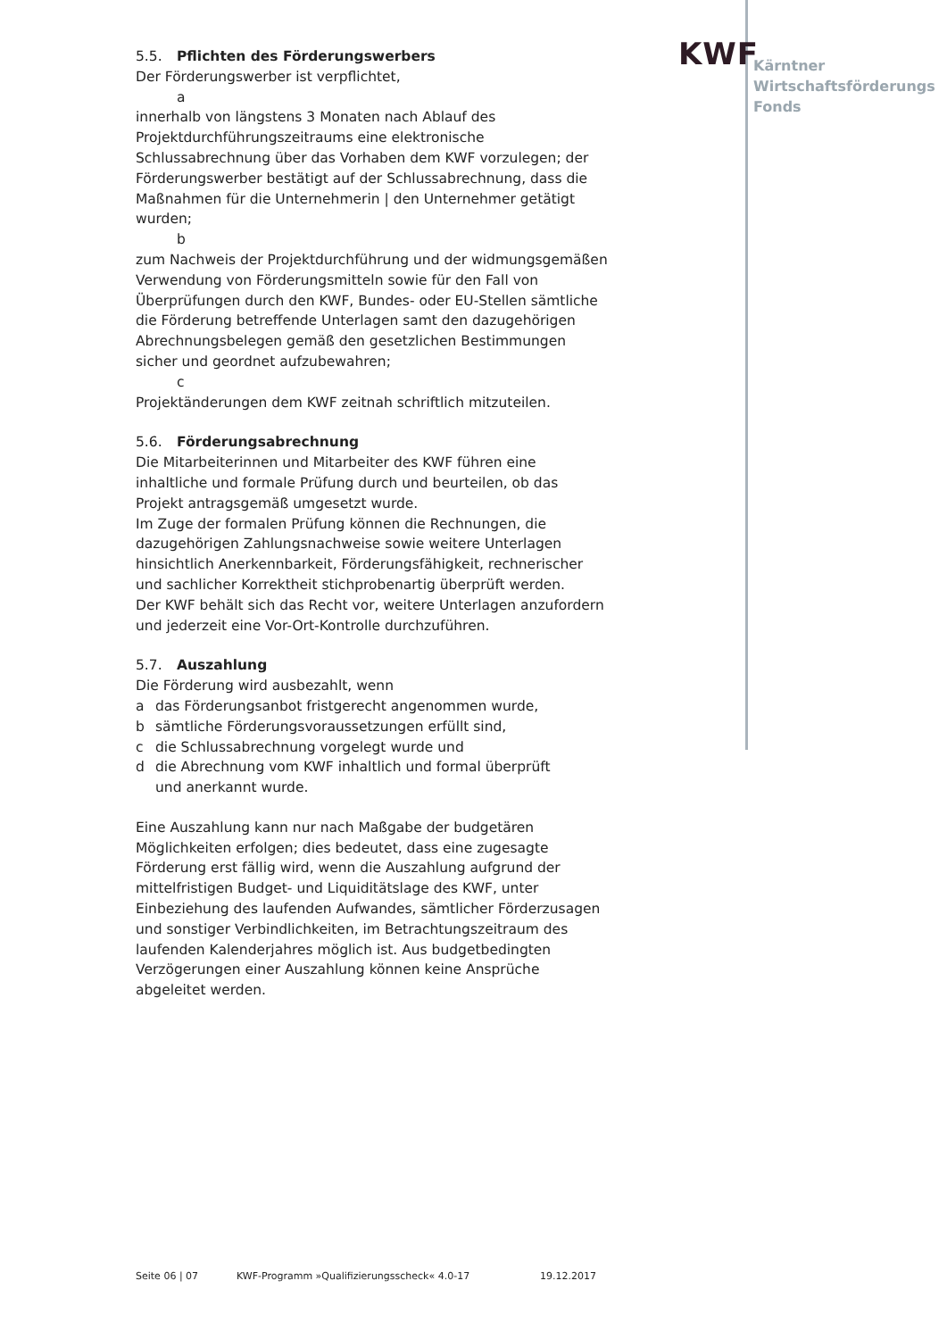KWF
Kärntner
Wirtschaftsförderungs
Fonds
5.5. Pflichten des Förderungswerbers
Der Förderungswerber ist verpflichtet,
a
innerhalb von längstens 3 Monaten nach Ablauf des Projektdurchführungszeitraums eine elektronische Schlussabrechnung über das Vorhaben dem KWF vorzulegen; der Förderungswerber bestätigt auf der Schlussabrechnung, dass die Maßnahmen für die Unternehmerin | den Unternehmer getätigt wurden;
b
zum Nachweis der Projektdurchführung und der widmungsgemäßen Verwendung von Förderungsmitteln sowie für den Fall von Überprüfungen durch den KWF, Bundes- oder EU-Stellen sämtliche die Förderung betreffende Unterlagen samt den dazugehörigen Abrechnungsbelegen gemäß den gesetzlichen Bestimmungen sicher und geordnet aufzubewahren;
c
Projektänderungen dem KWF zeitnah schriftlich mitzuteilen.
5.6. Förderungsabrechnung
Die Mitarbeiterinnen und Mitarbeiter des KWF führen eine inhaltliche und formale Prüfung durch und beurteilen, ob das Projekt antragsgemäß umgesetzt wurde.
Im Zuge der formalen Prüfung können die Rechnungen, die dazugehörigen Zahlungsnachweise sowie weitere Unterlagen hinsichtlich Anerkennbarkeit, Förderungsfähigkeit, rechnerischer und sachlicher Korrektheit stichprobenartig überprüft werden.
Der KWF behält sich das Recht vor, weitere Unterlagen anzufordern und jederzeit eine Vor-Ort-Kontrolle durchzuführen.
5.7. Auszahlung
Die Förderung wird ausbezahlt, wenn
a das Förderungsanbot fristgerecht angenommen wurde,
b sämtliche Förderungsvoraussetzungen erfüllt sind,
c die Schlussabrechnung vorgelegt wurde und
d die Abrechnung vom KWF inhaltlich und formal überprüft
und anerkannt wurde.
Eine Auszahlung kann nur nach Maßgabe der budgetären Möglichkeiten erfolgen; dies bedeutet, dass eine zugesagte Förderung erst fällig wird, wenn die Auszahlung aufgrund der mittelfristigen Budget- und Liquiditätslage des KWF, unter Einbeziehung des laufenden Aufwandes, sämtlicher Förderzusagen und sonstiger Verbindlichkeiten, im Betrachtungszeitraum des laufenden Kalenderjahres möglich ist. Aus budgetbedingten Verzögerungen einer Auszahlung können keine Ansprüche abgeleitet werden.
Seite 06 | 07 KWF-Programm »Qualifizierungsscheck« 4.0-17 19.12.2017